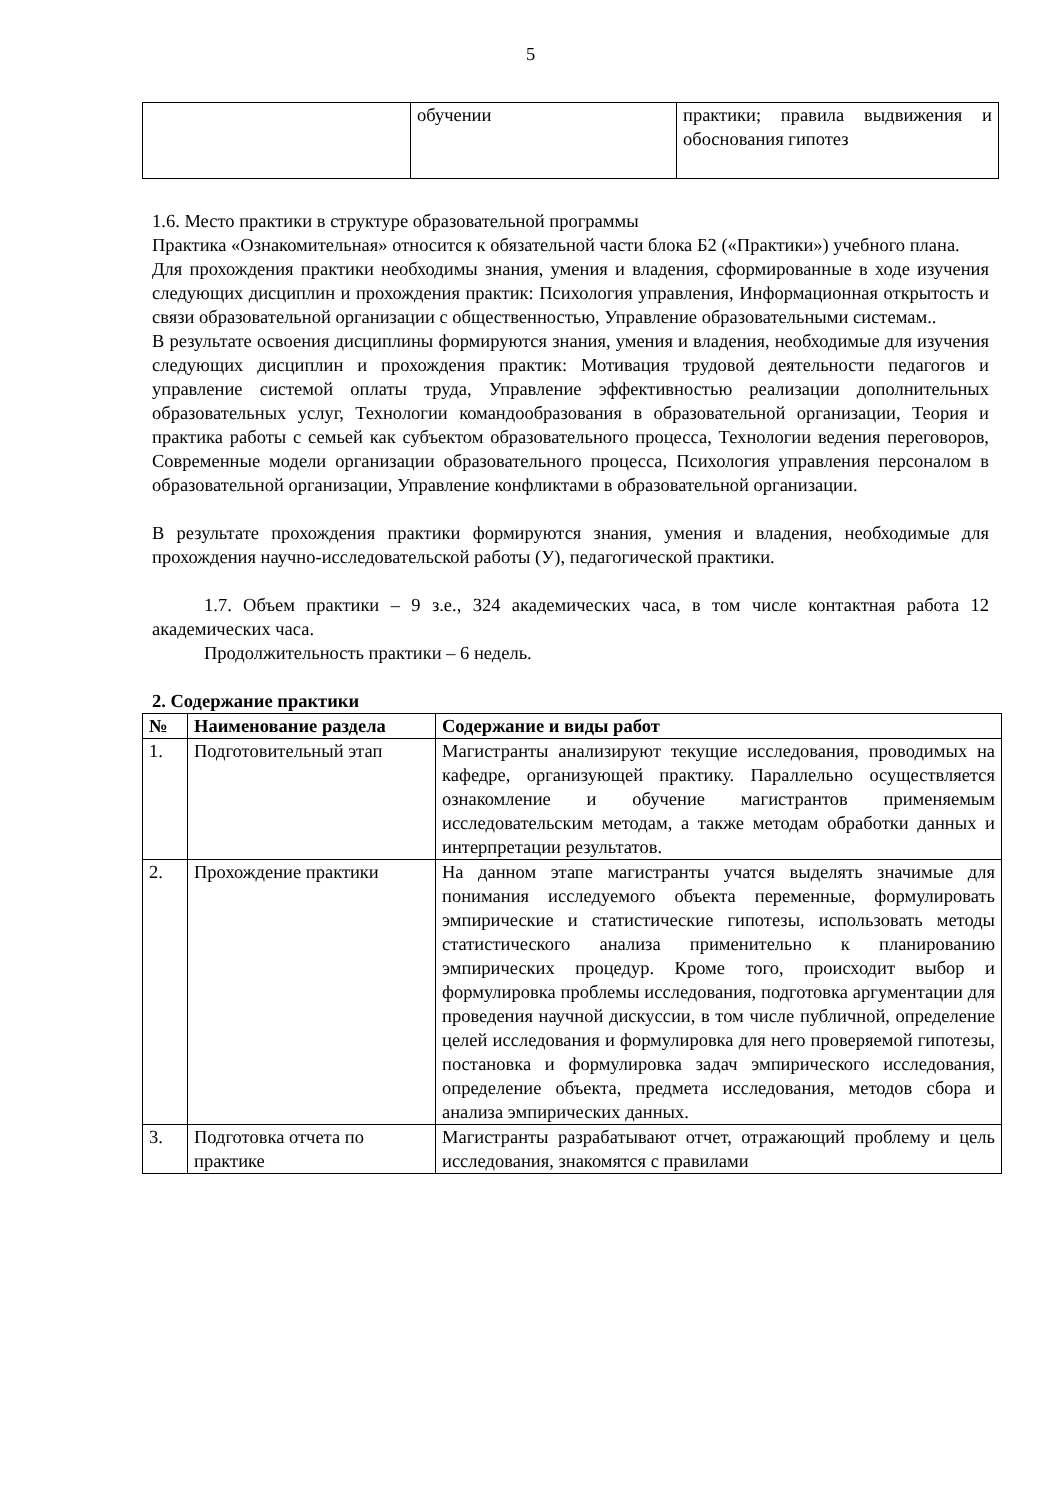5
| | обучении | практики; правила выдвижения и обоснования гипотез |
1.6. Место практики в структуре образовательной программы
Практика «Ознакомительная» относится к обязательной части блока Б2 («Практики») учебного плана.
Для прохождения практики необходимы знания, умения и владения, сформированные в ходе изучения следующих дисциплин и прохождения практик: Психология управления, Информационная открытость и связи образовательной организации с общественностью, Управление образовательными системам..
В результате освоения дисциплины формируются знания, умения и владения, необходимые для изучения следующих дисциплин и прохождения практик: Мотивация трудовой деятельности педагогов и управление системой оплаты труда, Управление эффективностью реализации дополнительных образовательных услуг, Технологии командообразования в образовательной организации, Теория и практика работы с семьей как субъектом образовательного процесса, Технологии ведения переговоров, Современные модели организации образовательного процесса, Психология управления персоналом в образовательной организации, Управление конфликтами в образовательной организации.
В результате прохождения практики формируются знания, умения и владения, необходимые для прохождения научно-исследовательской работы (У), педагогической практики.
1.7. Объем практики – 9 з.е., 324 академических часа, в том числе контактная работа 12 академических часа.
Продолжительность практики – 6 недель.
2. Содержание практики
| № | Наименование раздела | Содержание и виды работ |
| --- | --- | --- |
| 1. | Подготовительный этап | Магистранты анализируют текущие исследования, проводимых на кафедре, организующей практику. Параллельно осуществляется ознакомление и обучение магистрантов применяемым исследовательским методам, а также методам обработки данных и интерпретации результатов. |
| 2. | Прохождение практики | На данном этапе магистранты учатся выделять значимые для понимания исследуемого объекта переменные, формулировать эмпирические и статистические гипотезы, использовать методы статистического анализа применительно к планированию эмпирических процедур. Кроме того, происходит выбор и формулировка проблемы исследования, подготовка аргументации для проведения научной дискуссии, в том числе публичной, определение целей исследования и формулировка для него проверяемой гипотезы, постановка и формулировка задач эмпирического исследования, определение объекта, предмета исследования, методов сбора и анализа эмпирических данных. |
| 3. | Подготовка отчета по практике | Магистранты разрабатывают отчет, отражающий проблему и цель исследования, знакомятся с правилами |